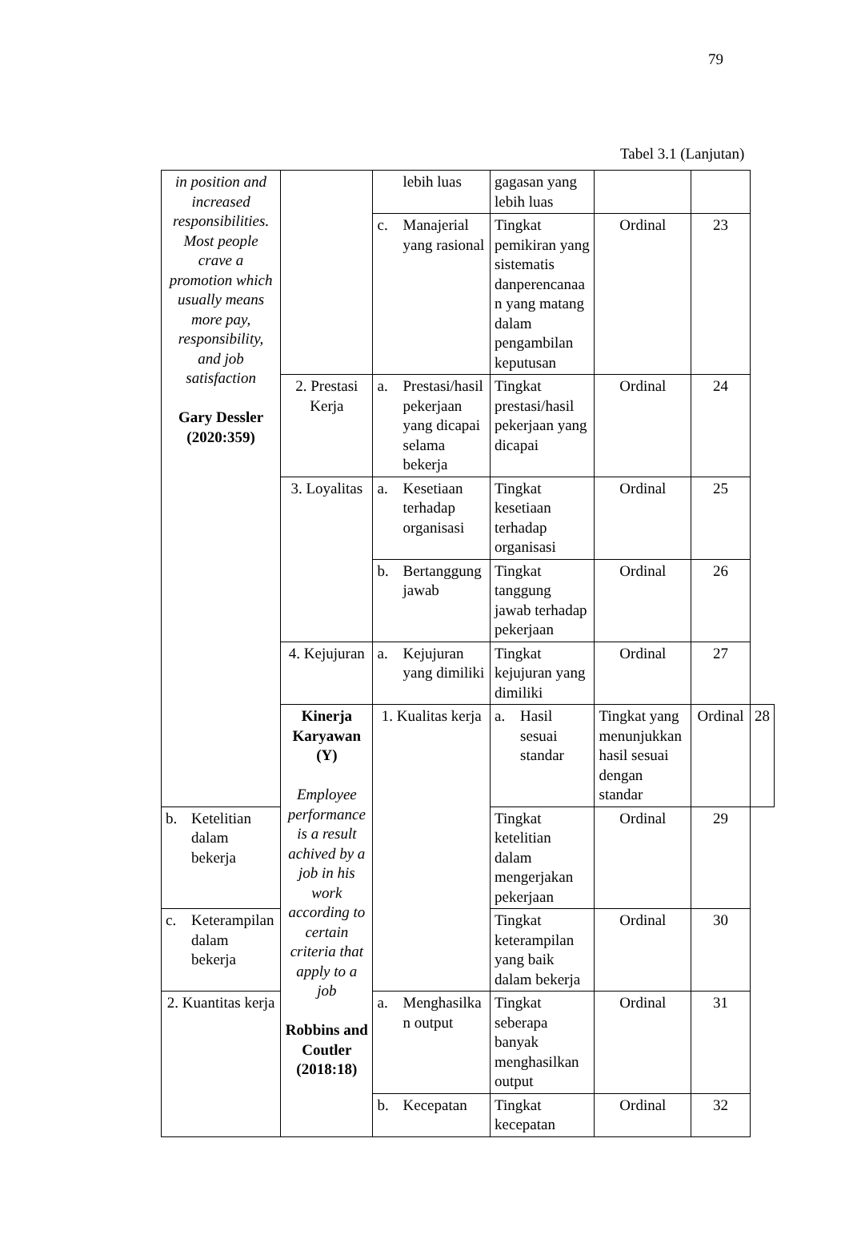79
Tabel 3.1 (Lanjutan)
| in position and increased responsibilities. Most people crave a promotion which usually means more pay, responsibility, and job satisfaction Gary Dessler (2020:359) | | lebih luas | gagasan yang lebih luas | | | |
| | | c. Manajerial yang rasional | Tingkat pemikiran yang sistematis danperencanaa n yang matang dalam pengambilan keputusan | Ordinal | 23 | |
| | 2. Prestasi Kerja | a. Prestasi/hasil pekerjaan yang dicapai selama bekerja | Tingkat prestasi/hasil pekerjaan yang dicapai | Ordinal | 24 | |
| | 3. Loyalitas | a. Kesetiaan terhadap organisasi | Tingkat kesetiaan terhadap organisasi | Ordinal | 25 | |
| | | b. Bertanggung jawab | Tingkat tanggung jawab terhadap pekerjaan | Ordinal | 26 | |
| | 4. Kejujuran | a. Kejujuran yang dimiliki | Tingkat kejujuran yang dimiliki | Ordinal | 27 | |
| | Kinerja Karyawan (Y) Employee performance is a result achived by a job in his work according to certain criteria that apply to a job Robbins and Coutler (2018:18) | 1. Kualitas kerja | a. Hasil sesuai standar | Tingkat yang menunjukkan hasil sesuai dengan standar | Ordinal | 28 |
| b. Ketelitian dalam bekerja | | | Tingkat ketelitian dalam mengerjakan pekerjaan | Ordinal | 29 | |
| c. Keterampilan dalam bekerja | | | Tingkat keterampilan yang baik dalam bekerja | Ordinal | 30 | |
| 2. Kuantitas kerja | | a. Menghasilka n output | Tingkat seberapa banyak menghasilkan output | Ordinal | 31 | |
| | | b. Kecepatan | Tingkat kecepatan | Ordinal | 32 | |